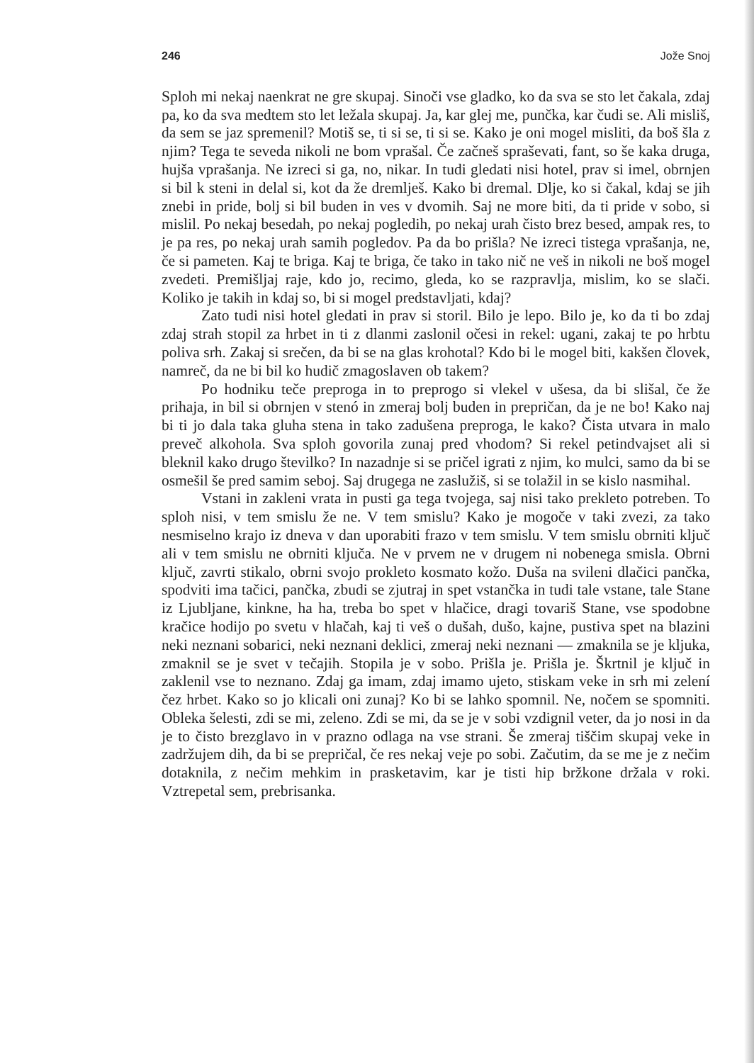246 Jože Snoj
Sploh mi nekaj naenkrat ne gre skupaj. Sinoči vse gladko, ko da sva se sto let čakala, zdaj pa, ko da sva medtem sto let ležala skupaj. Ja, kar glej me, punčka, kar čudi se. Ali misliš, da sem se jaz spremenil? Motiš se, ti si se, ti si se. Kako je oni mogel misliti, da boš šla z njim? Tega te seveda nikoli ne bom vprašal. Če začneš spraševati, fant, so še kaka druga, hujša vprašanja. Ne izreci si ga, no, nikar. In tudi gledati nisi hotel, prav si imel, obrnjen si bil k steni in delal si, kot da že dremlješ. Kako bi dremal. Dlje, ko si čakal, kdaj se jih znebi in pride, bolj si bil buden in ves v dvomih. Saj ne more biti, da ti pride v sobo, si mislil. Po nekaj besedah, po nekaj pogledih, po nekaj urah čisto brez besed, ampak res, to je pa res, po nekaj urah samih pogledov. Pa da bo prišla? Ne izreci tistega vprašanja, ne, če si pameten. Kaj te briga. Kaj te briga, če tako in tako nič ne veš in nikoli ne boš mogel zvedeti. Premišljaj raje, kdo jo, recimo, gleda, ko se razpravlja, mislim, ko se slači. Koliko je takih in kdaj so, bi si mogel predstavljati, kdaj?
Zato tudi nisi hotel gledati in prav si storil. Bilo je lepo. Bilo je, ko da ti bo zdaj zdaj strah stopil za hrbet in ti z dlanmi zaslonil očesi in rekel: ugani, zakaj te po hrbtu poliva srh. Zakaj si srečen, da bi se na glas krohotal? Kdo bi le mogel biti, kakšen človek, namreč, da ne bi bil ko hudič zmagoslaven ob takem?
Po hodniku teče preproga in to preprogo si vlekel v ušesa, da bi slišal, če že prihaja, in bil si obrnjen v stenó in zmeraj bolj buden in prepričan, da je ne bo! Kako naj bi ti jo dala taka gluha stena in tako zadušena preproga, le kako? Čista utvara in malo preveč alkohola. Sva sploh govorila zunaj pred vhodom? Si rekel petindvajset ali si bleknil kako drugo številko? In nazadnje si se pričel igrati z njim, ko mulci, samo da bi se osmešil še pred samim seboj. Saj drugega ne zaslužiš, si se tolažil in se kislo nasmihal.
Vstani in zakleni vrata in pusti ga tega tvojega, saj nisi tako prekleto potreben. To sploh nisi, v tem smislu že ne. V tem smislu? Kako je mogoče v taki zvezi, za tako nesmiselno krajo iz dneva v dan uporabiti frazo v tem smislu. V tem smislu obrniti ključ ali v tem smislu ne obrniti ključa. Ne v prvem ne v drugem ni nobenega smisla. Obrni ključ, zavrti stikalo, obrni svojo prokleto kosmato kožo. Duša na svileni dlačici pančka, spodviti ima tačici, pančka, zbudi se zjutraj in spet vstančka in tudi tale vstane, tale Stane iz Ljubljane, kinkne, ha ha, treba bo spet v hlačice, dragi tovariš Stane, vse spodobne kračice hodijo po svetu v hlačah, kaj ti veš o dušah, dušo, kajne, pustiva spet na blazini neki neznani sobarici, neki neznani deklici, zmeraj neki neznani — zmaknila se je kljuka, zmaknil se je svet v tečajih. Stopila je v sobo. Prišla je. Prišla je. Škrtnil je ključ in zaklenil vse to neznano. Zdaj ga imam, zdaj imamo ujeto, stiskam veke in srh mi zelení čez hrbet. Kako so jo klicali oni zunaj? Ko bi se lahko spomnil. Ne, nočem se spomniti. Obleka šelesti, zdi se mi, zeleno. Zdi se mi, da se je v sobi vzdignil veter, da jo nosi in da je to čisto brezglavo in v prazno odlaga na vse strani. Še zmeraj tiščim skupaj veke in zadržujem dih, da bi se prepričal, če res nekaj veje po sobi. Začutim, da se me je z nečim dotaknila, z nečim mehkim in prasketavim, kar je tisti hip bržkone držala v roki. Vztrepetal sem, prebrisanka.